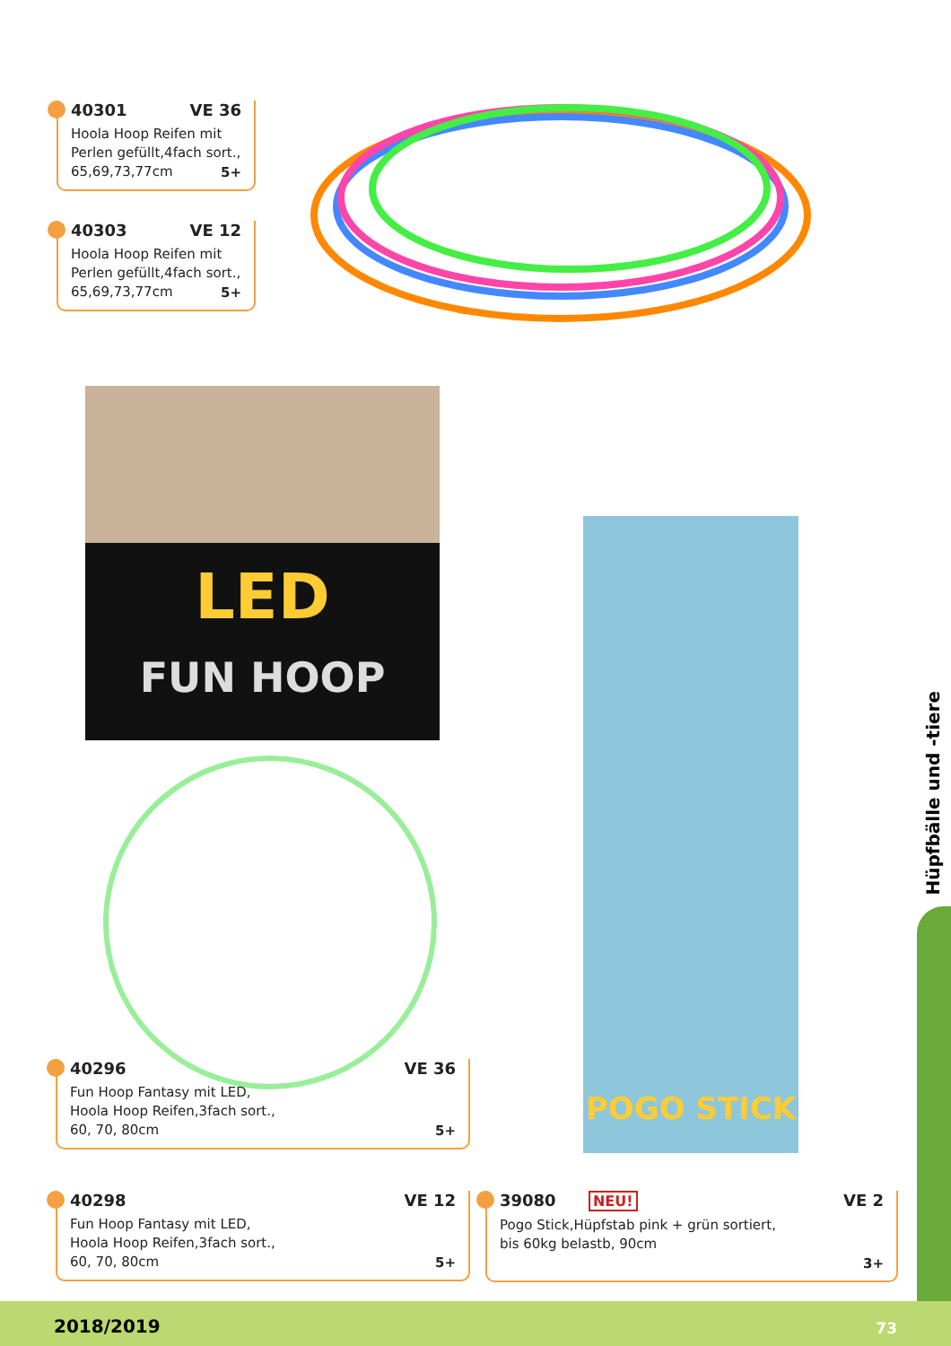40301 VE 36
Hoola Hoop Reifen mit
Perlen gefüllt,4fach sort.,
65,69,73,77cm
5+
40303 VE 12
Hoola Hoop Reifen mit
Perlen gefüllt,4fach sort.,
65,69,73,77cm
5+
LED
FUN HOOP
POGO STICK
40296 VE 36
Fun Hoop Fantasy mit LED,
Hoola Hoop Reifen,3fach sort.,
60, 70, 80cm
5+
40298 VE 12
Fun Hoop Fantasy mit LED,
Hoola Hoop Reifen,3fach sort.,
60, 70, 80cm
5+
39080 NEU! VE 2
Pogo Stick,Hüpfstab pink + grün sortiert,
bis 60kg belastb, 90cm
3+
Hüpfbälle und -tiere
2018/2019 73